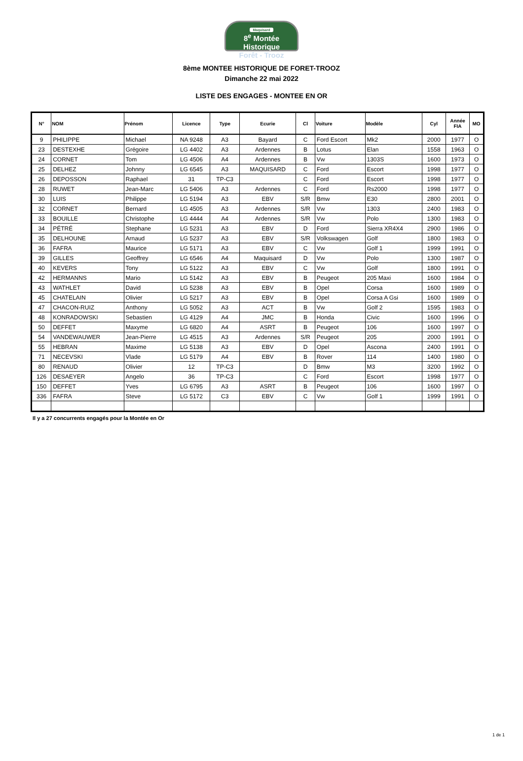Maquisard
8<sup>e</sup> Montée Historique
Forêt - Trooz
8ème MONTEE HISTORIQUE DE FORET-TROOZ
Dimanche 22 mai 2022
LISTE DES ENGAGES - MONTEE EN OR
| N° | NOM | Prénom | Licence | Type | Ecurie | Cl | Voiture | Modèle | Cyl | Année FIA | MO |
| --- | --- | --- | --- | --- | --- | --- | --- | --- | --- | --- | --- |
| 9 | PHILIPPE | Michael | NA 9248 | A3 | Bayard | C | Ford Escort | Mk2 | 2000 | 1977 | O |
| 23 | DESTEXHE | Grégoire | LG 4402 | A3 | Ardennes | B | Lotus | Elan | 1558 | 1963 | O |
| 24 | CORNET | Tom | LG 4506 | A4 | Ardennes | B | Vw | 1303S | 1600 | 1973 | O |
| 25 | DELHEZ | Johnny | LG 6545 | A3 | MAQUISARD | C | Ford | Escort | 1998 | 1977 | O |
| 26 | DEPOSSON | Raphael | 31 | TP-C3 | | C | Ford | Escort | 1998 | 1977 | O |
| 28 | RUWET | Jean-Marc | LG 5406 | A3 | Ardennes | C | Ford | Rs2000 | 1998 | 1977 | O |
| 30 | LUIS | Philippe | LG 5194 | A3 | EBV | S/R | Bmw | E30 | 2800 | 2001 | O |
| 32 | CORNET | Bernard | LG 4505 | A3 | Ardennes | S/R | Vw | 1303 | 2400 | 1983 | O |
| 33 | BOUILLE | Christophe | LG 4444 | A4 | Ardennes | S/R | Vw | Polo | 1300 | 1983 | O |
| 34 | PÉTRÉ | Stephane | LG 5231 | A3 | EBV | D | Ford | Sierra XR4X4 | 2900 | 1986 | O |
| 35 | DELHOUNE | Arnaud | LG 5237 | A3 | EBV | S/R | Volkswagen | Golf | 1800 | 1983 | O |
| 36 | FAFRA | Maurice | LG 5171 | A3 | EBV | C | Vw | Golf 1 | 1999 | 1991 | O |
| 39 | GILLES | Geoffrey | LG 6546 | A4 | Maquisard | D | Vw | Polo | 1300 | 1987 | O |
| 40 | KEVERS | Tony | LG 5122 | A3 | EBV | C | Vw | Golf | 1800 | 1991 | O |
| 42 | HERMANNS | Mario | LG 5142 | A3 | EBV | B | Peugeot | 205 Maxi | 1600 | 1984 | O |
| 43 | WATHLET | David | LG 5238 | A3 | EBV | B | Opel | Corsa | 1600 | 1989 | O |
| 45 | CHATELAIN | Olivier | LG 5217 | A3 | EBV | B | Opel | Corsa A Gsi | 1600 | 1989 | O |
| 47 | CHACON-RUIZ | Anthony | LG 5052 | A3 | ACT | B | Vw | Golf 2 | 1595 | 1983 | O |
| 48 | KONRADOWSKI | Sebastien | LG 4129 | A4 | JMC | B | Honda | Civic | 1600 | 1996 | O |
| 50 | DEFFET | Maxyme | LG 6820 | A4 | ASRT | B | Peugeot | 106 | 1600 | 1997 | O |
| 54 | VANDEWAUWER | Jean-Pierre | LG 4515 | A3 | Ardennes | S/R | Peugeot | 205 | 2000 | 1991 | O |
| 55 | HEBRAN | Maxime | LG 5138 | A3 | EBV | D | Opel | Ascona | 2400 | 1991 | O |
| 71 | NECEVSKI | Vlade | LG 5179 | A4 | EBV | B | Rover | 114 | 1400 | 1980 | O |
| 80 | RENAUD | Olivier | 12 | TP-C3 | | D | Bmw | M3 | 3200 | 1992 | O |
| 126 | DESAEYER | Angelo | 36 | TP-C3 | | C | Ford | Escort | 1998 | 1977 | O |
| 150 | DEFFET | Yves | LG 6795 | A3 | ASRT | B | Peugeot | 106 | 1600 | 1997 | O |
| 336 | FAFRA | Steve | LG 5172 | C3 | EBV | C | Vw | Golf 1 | 1999 | 1991 | O |
Il y a 27 concurrents engagés pour la Montée en Or
1 de 1